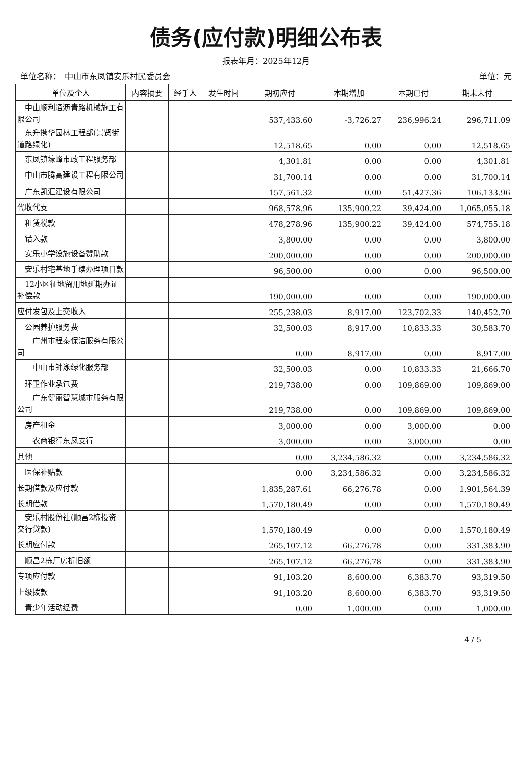债务(应付款)明细公布表
报表年月：2025年12月
单位名称：　中山市东凤镇安乐村民委员会 单位：元
| 单位及个人 | 内容摘要 | 经手人 | 发生时间 | 期初应付 | 本期增加 | 本期已付 | 期末未付 |
| --- | --- | --- | --- | --- | --- | --- | --- |
| 中山顺利通沥青路机械施工有限公司 | | | | 537,433.60 | -3,726.27 | 236,996.24 | 296,711.09 |
| 东升携华园林工程部(景贤街道路绿化) | | | | 12,518.65 | 0.00 | 0.00 | 12,518.65 |
| 东凤镇壕峰市政工程服务部 | | | | 4,301.81 | 0.00 | 0.00 | 4,301.81 |
| 中山市腾高建设工程有限公司 | | | | 31,700.14 | 0.00 | 0.00 | 31,700.14 |
| 广东凯汇建设有限公司 | | | | 157,561.32 | 0.00 | 51,427.36 | 106,133.96 |
| 代收代支 | | | | 968,578.96 | 135,900.22 | 39,424.00 | 1,065,055.18 |
| 租赁税款 | | | | 478,278.96 | 135,900.22 | 39,424.00 | 574,755.18 |
| 错入款 | | | | 3,800.00 | 0.00 | 0.00 | 3,800.00 |
| 安乐小学设施设备赞助款 | | | | 200,000.00 | 0.00 | 0.00 | 200,000.00 |
| 安乐村宅基地手续办理项目款 | | | | 96,500.00 | 0.00 | 0.00 | 96,500.00 |
| 12小区征地留用地延期办证补偿款 | | | | 190,000.00 | 0.00 | 0.00 | 190,000.00 |
| 应付发包及上交收入 | | | | 255,238.03 | 8,917.00 | 123,702.33 | 140,452.70 |
| 公园养护服务费 | | | | 32,500.03 | 8,917.00 | 10,833.33 | 30,583.70 |
| 广州市程泰保洁服务有限公司 | | | | 0.00 | 8,917.00 | 0.00 | 8,917.00 |
| 中山市钟泳绿化服务部 | | | | 32,500.03 | 0.00 | 10,833.33 | 21,666.70 |
| 环卫作业承包费 | | | | 219,738.00 | 0.00 | 109,869.00 | 109,869.00 |
| 广东健丽智慧城市服务有限公司 | | | | 219,738.00 | 0.00 | 109,869.00 | 109,869.00 |
| 房产租金 | | | | 3,000.00 | 0.00 | 3,000.00 | 0.00 |
| 农商银行东凤支行 | | | | 3,000.00 | 0.00 | 3,000.00 | 0.00 |
| 其他 | | | | 0.00 | 3,234,586.32 | 0.00 | 3,234,586.32 |
| 医保补贴款 | | | | 0.00 | 3,234,586.32 | 0.00 | 3,234,586.32 |
| 长期借款及应付款 | | | | 1,835,287.61 | 66,276.78 | 0.00 | 1,901,564.39 |
| 长期借款 | | | | 1,570,180.49 | 0.00 | 0.00 | 1,570,180.49 |
| 安乐村股份社(顺昌2栋投资交行贷款) | | | | 1,570,180.49 | 0.00 | 0.00 | 1,570,180.49 |
| 长期应付款 | | | | 265,107.12 | 66,276.78 | 0.00 | 331,383.90 |
| 顺昌2栋厂房折旧额 | | | | 265,107.12 | 66,276.78 | 0.00 | 331,383.90 |
| 专项应付款 | | | | 91,103.20 | 8,600.00 | 6,383.70 | 93,319.50 |
| 上级拨款 | | | | 91,103.20 | 8,600.00 | 6,383.70 | 93,319.50 |
| 青少年活动经费 | | | | 0.00 | 1,000.00 | 0.00 | 1,000.00 |
4 / 5